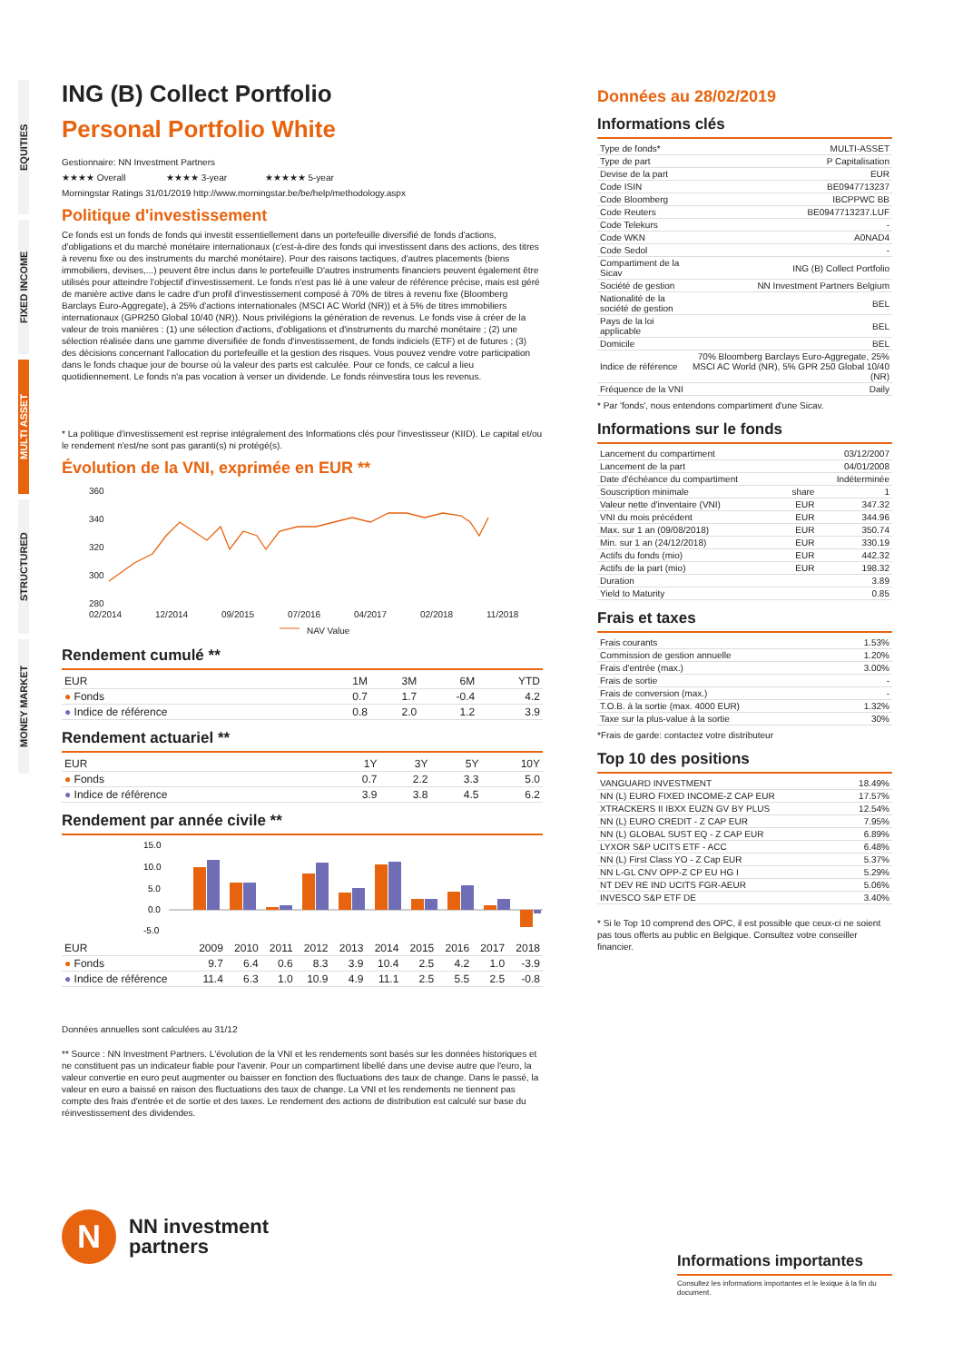EQUITIES
FIXED INCOME
MULTI ASSET
STRUCTURED
MONEY MARKET
ING (B) Collect Portfolio
Personal Portfolio White
Gestionnaire: NN Investment Partners
★★★★ Overall ★★★★ 3-year ★★★★★ 5-year
Morningstar Ratings 31/01/2019 http://www.morningstar.be/be/help/methodology.aspx
Politique d'investissement
Ce fonds est un fonds de fonds qui investit essentiellement dans un portefeuille diversifié de fonds d'actions, d'obligations et du marché monétaire internationaux (c'est-à-dire des fonds qui investissent dans des actions, des titres à revenu fixe ou des instruments du marché monétaire). Pour des raisons tactiques, d'autres placements (biens immobiliers, devises,...) peuvent être inclus dans le portefeuille D'autres instruments financiers peuvent également être utilisés pour atteindre l'objectif d'investissement. Le fonds n'est pas lié à une valeur de référence précise, mais est géré de manière active dans le cadre d'un profil d'investissement composé à 70% de titres à revenu fixe (Bloomberg Barclays Euro-Aggregate), à 25% d'actions internationales (MSCI AC World (NR)) et à 5% de titres immobiliers internationaux (GPR250 Global 10/40 (NR)). Nous privilégions la génération de revenus. Le fonds vise à créer de la valeur de trois manières : (1) une sélection d'actions, d'obligations et d'instruments du marché monétaire ; (2) une sélection réalisée dans une gamme diversifiée de fonds d'investissement, de fonds indiciels (ETF) et de futures ; (3) des décisions concernant l'allocation du portefeuille et la gestion des risques. Vous pouvez vendre votre participation dans le fonds chaque jour de bourse où la valeur des parts est calculée. Pour ce fonds, ce calcul a lieu quotidiennement. Le fonds n'a pas vocation à verser un dividende. Le fonds réinvestira tous les revenus.
* La politique d'investissement est reprise intégralement des Informations clés pour l'investisseur (KIID). Le capital et/ou le rendement n'est/ne sont pas garanti(s) ni protégé(s).
Évolution de la VNI, exprimée en EUR **
360
340
320
300
280
02/2014
12/2014
09/2015
07/2016
04/2017
02/2018
11/2018
NAV Value
Rendement cumulé **
| EUR | 1M | 3M | 6M | YTD |
| --- | --- | --- | --- | --- |
| ● Fonds | 0.7 | 1.7 | -0.4 | 4.2 |
| ● Indice de référence | 0.8 | 2.0 | 1.2 | 3.9 |
Rendement actuariel **
| EUR | 1Y | 3Y | 5Y | 10Y |
| --- | --- | --- | --- | --- |
| ● Fonds | 0.7 | 2.2 | 3.3 | 5.0 |
| ● Indice de référence | 3.9 | 3.8 | 4.5 | 6.2 |
Rendement par année civile **
15.0
10.0
5.0
0.0
-5.0
| EUR | 2009 | 2010 | 2011 | 2012 | 2013 | 2014 | 2015 | 2016 | 2017 | 2018 |
| --- | --- | --- | --- | --- | --- | --- | --- | --- | --- | --- |
| ● Fonds | 9.7 | 6.4 | 0.6 | 8.3 | 3.9 | 10.4 | 2.5 | 4.2 | 1.0 | -3.9 |
| ● Indice de référence | 11.4 | 6.3 | 1.0 | 10.9 | 4.9 | 11.1 | 2.5 | 5.5 | 2.5 | -0.8 |
Données annuelles sont calculées au 31/12
** Source : NN Investment Partners. L'évolution de la VNI et les rendements sont basés sur les données historiques et ne constituent pas un indicateur fiable pour l'avenir. Pour un compartiment libellé dans une devise autre que l'euro, la valeur convertie en euro peut augmenter ou baisser en fonction des fluctuations des taux de change. Dans le passé, la valeur en euro a baissé en raison des fluctuations des taux de change. La VNI et les rendements ne tiennent pas compte des frais d'entrée et de sortie et des taxes. Le rendement des actions de distribution est calculé sur base du réinvestissement des dividendes.
N
NN investment
partners
Données au 28/02/2019
Informations clés
| Type de fonds* | MULTI-ASSET |
| Type de part | P Capitalisation |
| Devise de la part | EUR |
| Code ISIN | BE0947713237 |
| Code Bloomberg | IBCPPWC BB |
| Code Reuters | BE0947713237.LUF |
| Code Telekurs | - |
| Code WKN | A0NAD4 |
| Code Sedol | - |
| Compartiment de la Sicav | ING (B) Collect Portfolio |
| Société de gestion | NN Investment Partners Belgium |
| Nationalité de la société de gestion | BEL |
| Pays de la loi applicable | BEL |
| Domicile | BEL |
| Indice de référence | 70% Bloomberg Barclays Euro-Aggregate, 25% MSCI AC World (NR), 5% GPR 250 Global 10/40 (NR) |
| Fréquence de la VNI | Daily |
* Par 'fonds', nous entendons compartiment d'une Sicav.
Informations sur le fonds
| Lancement du compartiment | | 03/12/2007 |
| Lancement de la part | | 04/01/2008 |
| Date d'échéance du compartiment | | Indéterminée |
| Souscription minimale | share | 1 |
| Valeur nette d'inventaire (VNI) | EUR | 347.32 |
| VNI du mois précédent | EUR | 344.96 |
| Max. sur 1 an (09/08/2018) | EUR | 350.74 |
| Min. sur 1 an (24/12/2018) | EUR | 330.19 |
| Actifs du fonds (mio) | EUR | 442.32 |
| Actifs de la part (mio) | EUR | 198.32 |
| Duration | | 3.89 |
| Yield to Maturity | | 0.85 |
Frais et taxes
| Frais courants | 1.53% |
| Commission de gestion annuelle | 1.20% |
| Frais d'entrée (max.) | 3.00% |
| Frais de sortie | - |
| Frais de conversion (max.) | - |
| T.O.B. à la sortie (max. 4000 EUR) | 1.32% |
| Taxe sur la plus-value à la sortie | 30% |
*Frais de garde: contactez votre distributeur
Top 10 des positions
| VANGUARD INVESTMENT | 18.49% |
| NN (L) EURO FIXED INCOME-Z CAP EUR | 17.57% |
| XTRACKERS II IBXX EUZN GV BY PLUS | 12.54% |
| NN (L) EURO CREDIT - Z CAP EUR | 7.95% |
| NN (L) GLOBAL SUST EQ - Z CAP EUR | 6.89% |
| LYXOR S&P UCITS ETF - ACC | 6.48% |
| NN (L) First Class YO - Z Cap EUR | 5.37% |
| NN L-GL CNV OPP-Z CP EU HG I | 5.29% |
| NT DEV RE IND UCITS FGR-AEUR | 5.06% |
| INVESCO S&P ETF DE | 3.40% |
* Si le Top 10 comprend des OPC, il est possible que ceux-ci ne soient pas tous offerts au public en Belgique. Consultez votre conseiller financier.
Informations importantes
Consultez les informations importantes et le lexique à la fin du document.